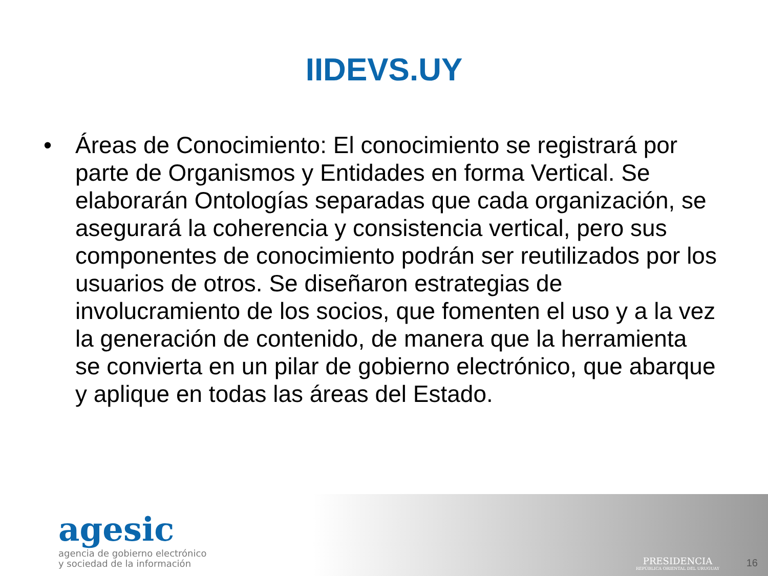IIDEVS.UY
• Áreas de Conocimiento: El conocimiento se registrará por parte de Organismos y Entidades en forma Vertical. Se elaborarán Ontologías separadas que cada organización, se asegurará la coherencia y consistencia vertical, pero sus componentes de conocimiento podrán ser reutilizados por los usuarios de otros. Se diseñaron estrategias de involucramiento de los socios, que fomenten el uso y a la vez la generación de contenido, de manera que la herramienta se convierta en un pilar de gobierno electrónico, que abarque y aplique en todas las áreas del Estado.
agesic
agencia de gobierno electrónico
y sociedad de la información
PRESIDENCIA
REPÚBLICA ORIENTAL DEL URUGUAY
16